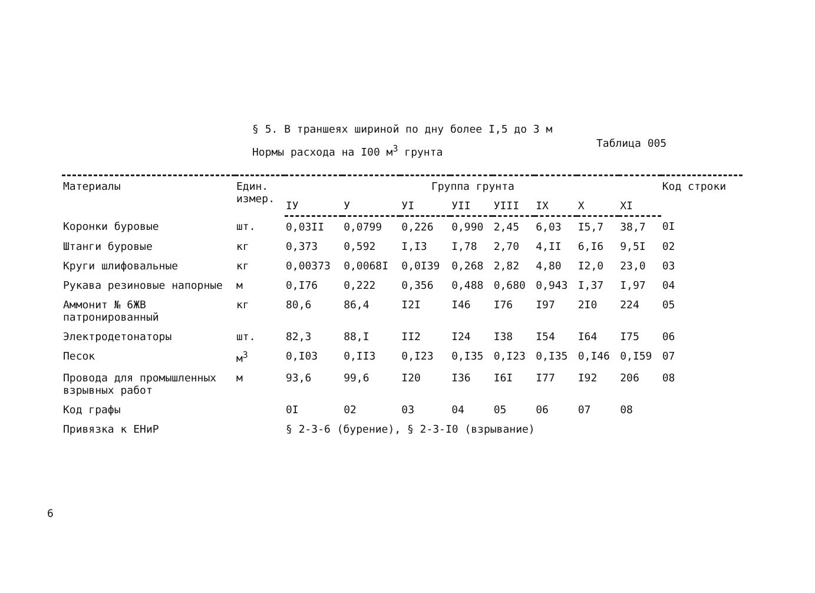§ 5. В траншеях шириной по дну более I,5 до 3 м
Нормы расхода на I00 м<sup>3</sup> грунта
Таблица 005
| Материалы | Един. измер. | Группа грунта | | | | | | | | Код строки |
| --- | --- | --- | --- | --- | --- | --- | --- | --- | --- | --- |
| | | IУ | У | УI | УII | УIII | IX | X | XI | |
| Коронки буровые | шт. | 0,03II | 0,0799 | 0,226 | 0,990 | 2,45 | 6,03 | I5,7 | 38,7 | 0I |
| Штанги буровые | кг | 0,373 | 0,592 | I,I3 | I,78 | 2,70 | 4,II | 6,I6 | 9,5I | 02 |
| Круги шлифовальные | кг | 0,00373 | 0,0068I | 0,0I39 | 0,268 | 2,82 | 4,80 | I2,0 | 23,0 | 03 |
| Рукава резиновые напорные | м | 0,I76 | 0,222 | 0,356 | 0,488 | 0,680 | 0,943 | I,37 | I,97 | 04 |
| Аммонит № 6ЖВ патронированный | кг | 80,6 | 86,4 | I2I | I46 | I76 | I97 | 2I0 | 224 | 05 |
| Электродетонаторы | шт. | 82,3 | 88,I | II2 | I24 | I38 | I54 | I64 | I75 | 06 |
| Песок | м<sup>3</sup> | 0,I03 | 0,II3 | 0,I23 | 0,I35 | 0,I23 | 0,I35 | 0,I46 | 0,I59 | 07 |
| Провода для промышленных взрывных работ | м | 93,6 | 99,6 | I20 | I36 | I6I | I77 | I92 | 206 | 08 |
| Код графы | | 0I | 02 | 03 | 04 | 05 | 06 | 07 | 08 | |
| Привязка к ЕНиР | | § 2-3-6 (бурение), § 2-3-I0 (взрывание) | | | | | | | | |
6